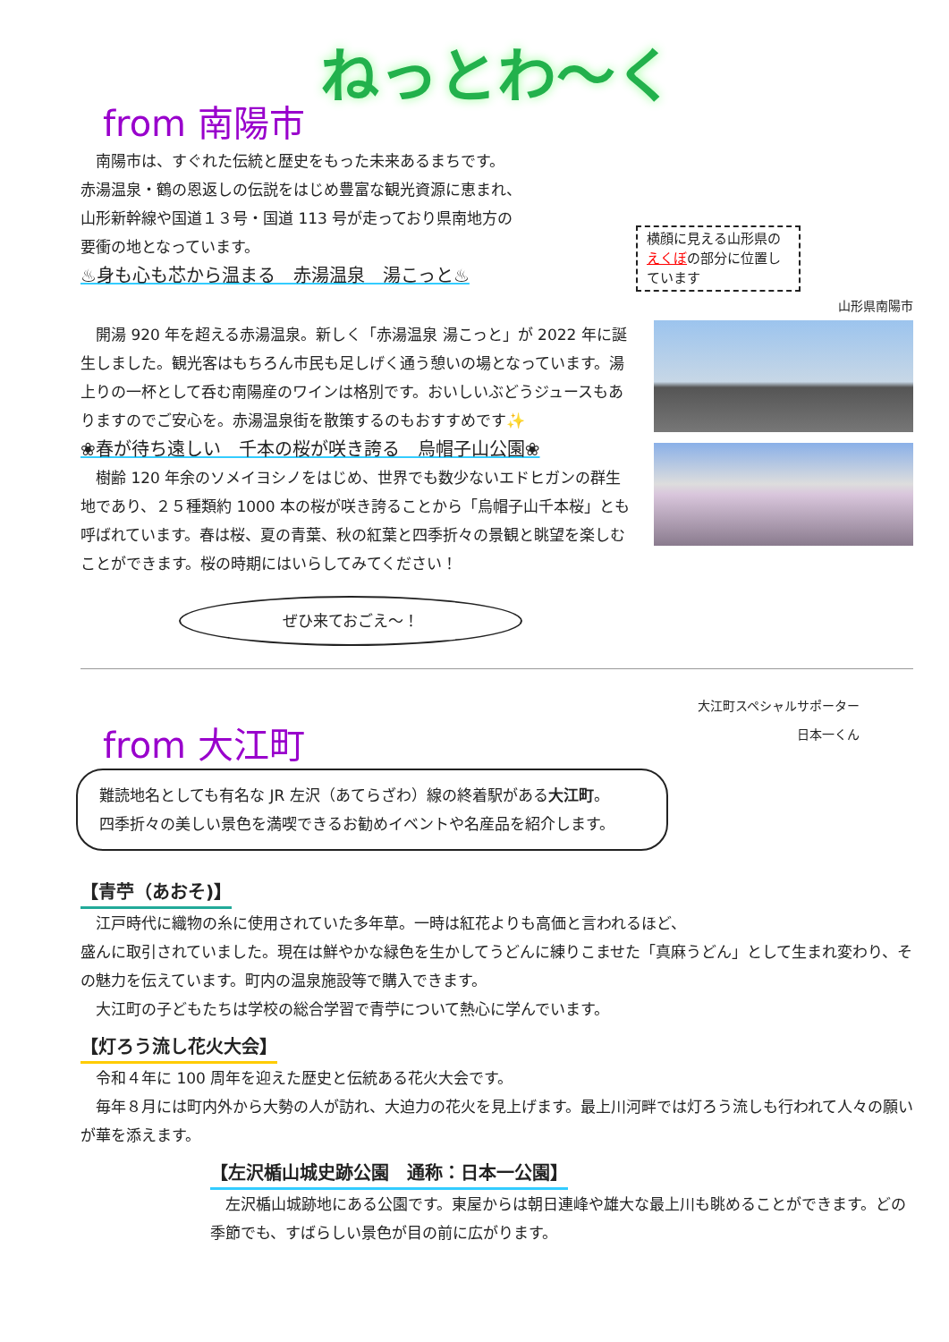ねっとわ～く
from 南陽市
　南陽市は、すぐれた伝統と歴史をもった未来あるまちです。
赤湯温泉・鶴の恩返しの伝説をはじめ豊富な観光資源に恵まれ、
山形新幹線や国道１３号・国道 113 号が走っており県南地方の
要衝の地となっています。
♨身も心も芯から温まる　赤湯温泉　湯こっと♨
横顔に見える山形県のえくぼの部分に位置しています
山形県南陽市
　開湯 920 年を超える赤湯温泉。新しく「赤湯温泉 湯こっと」が 2022 年に誕生しました。観光客はもちろん市民も足しげく通う憩いの場となっています。湯上りの一杯として呑む南陽産のワインは格別です。おいしいぶどうジュースもありますのでご安心を。赤湯温泉街を散策するのもおすすめです✨
❀春が待ち遠しい　千本の桜が咲き誇る　烏帽子山公園❀
　樹齢 120 年余のソメイヨシノをはじめ、世界でも数少ないエドヒガンの群生地であり、２５種類約 1000 本の桜が咲き誇ることから「烏帽子山千本桜」とも呼ばれています。春は桜、夏の青葉、秋の紅葉と四季折々の景観と眺望を楽しむことができます。桜の時期にはいらしてみてください！
ぜひ来ておごえ～！
大江町スペシャルサポーター
日本一くん
from 大江町
難読地名としても有名な JR 左沢（あてらざわ）線の終着駅がある大江町。
四季折々の美しい景色を満喫できるお勧めイベントや名産品を紹介します。
【青苧（あおそ)】
　江戸時代に織物の糸に使用されていた多年草。一時は紅花よりも高価と言われるほど、
盛んに取引されていました。現在は鮮やかな緑色を生かしてうどんに練りこませた「真麻うどん」として生まれ変わり、その魅力を伝えています。町内の温泉施設等で購入できます。
　大江町の子どもたちは学校の総合学習で青苧について熱心に学んでいます。
【灯ろう流し花火大会】
　令和４年に 100 周年を迎えた歴史と伝統ある花火大会です。
　毎年８月には町内外から大勢の人が訪れ、大迫力の花火を見上げます。最上川河畔では灯ろう流しも行われて人々の願いが華を添えます。
【左沢楯山城史跡公園　通称：日本一公園】
　左沢楯山城跡地にある公園です。東屋からは朝日連峰や雄大な最上川も眺めることができます。どの季節でも、すばらしい景色が目の前に広がります。